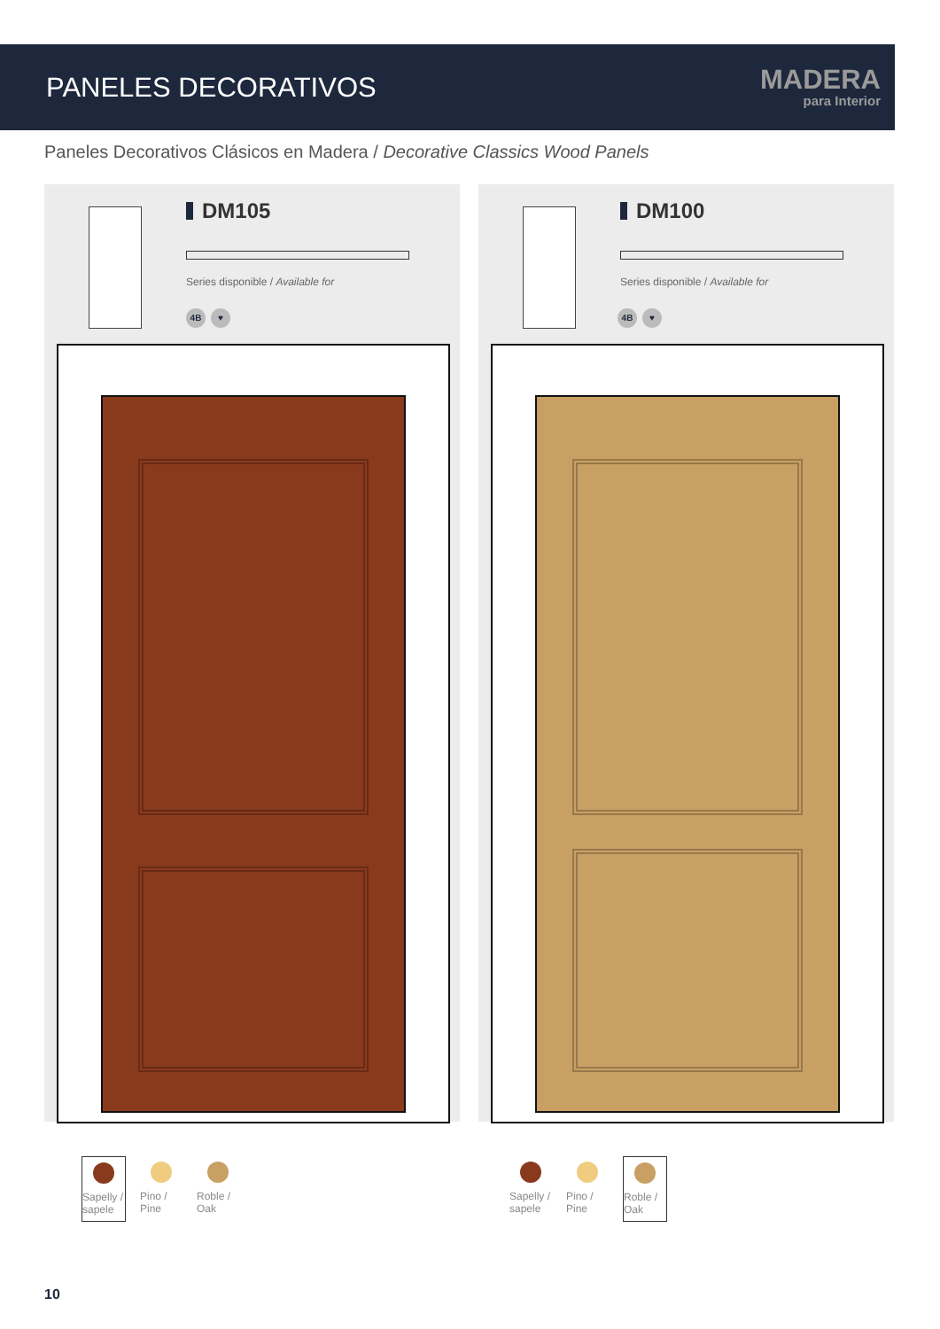PANELES DECORATIVOS
MADERA
para Interior
Paneles Decorativos Clásicos en Madera / Decorative Classics Wood Panels
DM105
Series disponible / Available for
4B ♥
DM100
Series disponible / Available for
4B ♥
Sapelly / sapele
Pino / Pine
Roble / Oak
Sapelly / sapele
Pino / Pine
Roble / Oak
10